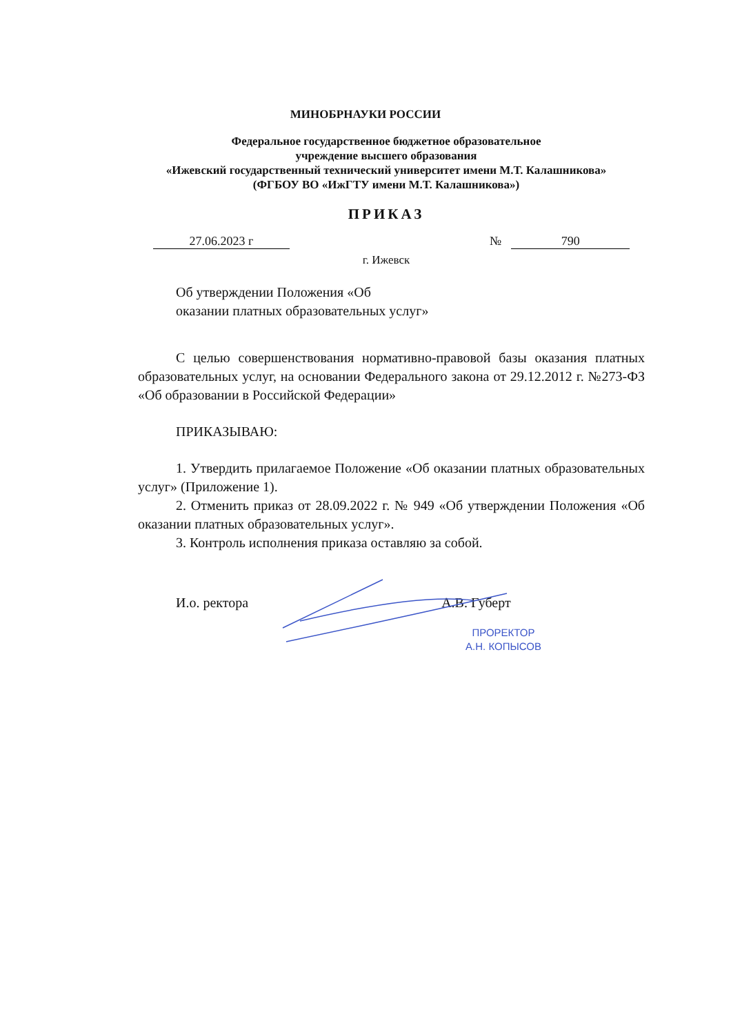МИНОБРНАУКИ РОССИИ
Федеральное государственное бюджетное образовательное
учреждение высшего образования
«Ижевский государственный технический университет имени М.Т. Калашникова»
(ФГБОУ ВО «ИжГТУ имени М.Т. Калашникова»)
ПРИКАЗ
27.06.2023 г № 790
г. Ижевск
Об утверждении Положения «Об
оказании платных образовательных услуг»
С целью совершенствования нормативно-правовой базы оказания платных образовательных услуг, на основании Федерального закона от 29.12.2012 г. №273-ФЗ «Об образовании в Российской Федерации»
ПРИКАЗЫВАЮ:
1. Утвердить прилагаемое Положение «Об оказании платных образовательных услуг» (Приложение 1).
2. Отменить приказ от 28.09.2022 г. № 949 «Об утверждении Положения «Об оказании платных образовательных услуг».
3. Контроль исполнения приказа оставляю за собой.
И.о. ректора А.В. Губерт
ПРОРЕКТОР
А.Н. КОПЫСОВ